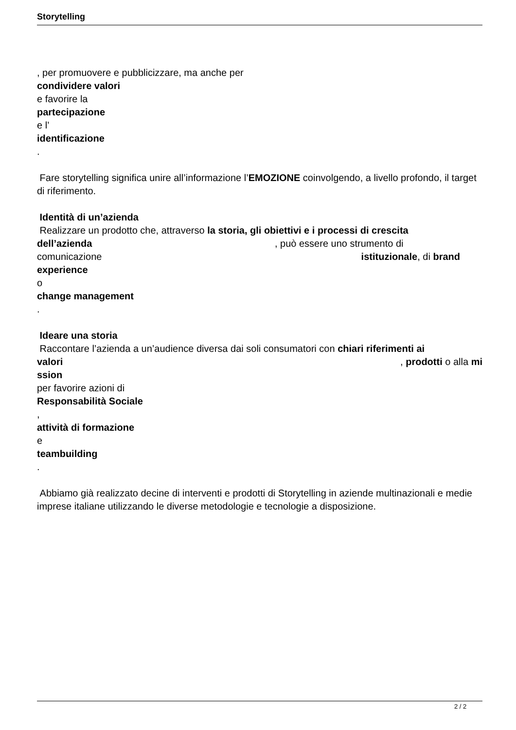Storytelling
, per promuovere e pubblicizzare, ma anche per
condividere valori
e favorire la
partecipazione
e l’
identificazione
.
Fare storytelling significa unire all’informazione l’EMOZIONE coinvolgendo, a livello profondo, il target di riferimento.
Identità di un’azienda
Realizzare un prodotto che, attraverso la storia, gli obiettivi e i processi di crescita
dell’azienda , può essere uno strumento di
comunicazione istituzionale, di brand
experience
o
change management
.
Ideare una storia
Raccontare l’azienda a un’audience diversa dai soli consumatori con chiari riferimenti ai
valori , prodotti o alla mi
ssion
per favorire azioni di
Responsabilità Sociale
,
attività di formazione
e
teambuilding
.
Abbiamo già realizzato decine di interventi e prodotti di Storytelling in aziende multinazionali e medie imprese italiane utilizzando le diverse metodologie e tecnologie a disposizione.
2 / 2